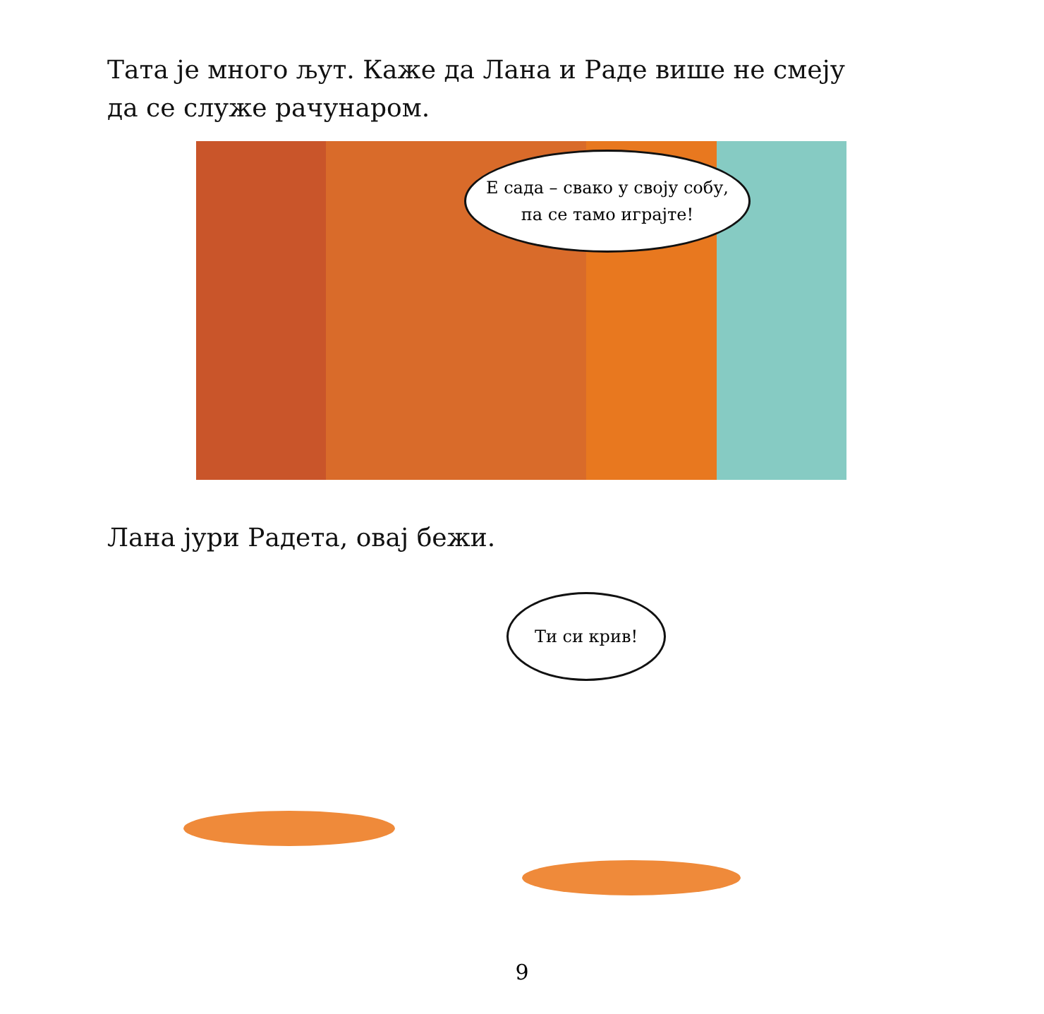Тата је много љут. Каже да Лана и Раде више не смеју
да се служе рачунаром.
Е сада – свако у своју собу,
па се тамо играјте!
Лана јури Радета, овај бежи.
Ти си крив!
9